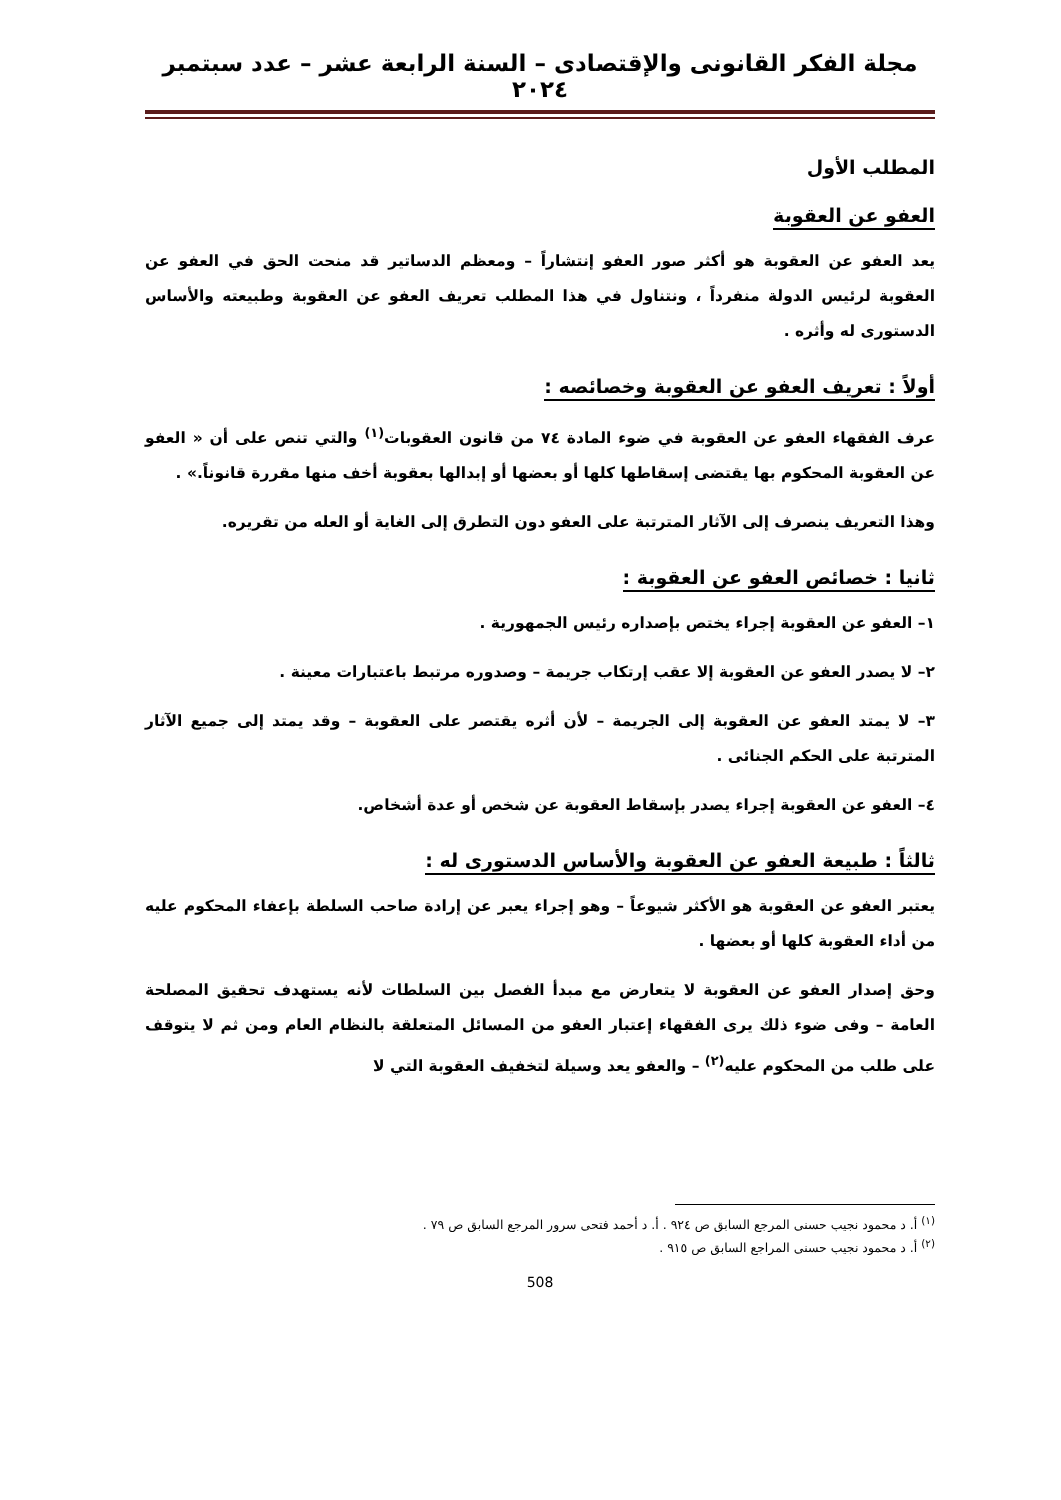مجلة الفكر القانونى والإقتصادى – السنة الرابعة عشر – عدد سبتمبر ٢٠٢٤
المطلب الأول
العفو عن العقوبة
يعد العفو عن العقوبة هو أكثر صور العفو إنتشاراً – ومعظم الدساتير قد منحت الحق في العفو عن العقوبة لرئيس الدولة منفرداً ، ونتناول في هذا المطلب تعريف العفو عن العقوبة وطبيعته والأساس الدستورى له وأثره .
أولاً : تعريف العفو عن العقوبة وخصائصه :
عرف الفقهاء العفو عن العقوبة في ضوء المادة ٧٤ من قانون العقوبات<sup>(١)</sup> والتي تنص على أن « العفو عن العقوبة المحكوم بها يقتضى إسقاطها كلها أو بعضها أو إبدالها بعقوبة أخف منها مقررة قانوناً.» .
وهذا التعريف ينصرف إلى الآثار المترتبة على العفو دون التطرق إلى الغاية أو العله من تقريره.
ثانيا : خصائص العفو عن العقوبة :
١– العفو عن العقوبة إجراء يختص بإصداره رئيس الجمهورية .
٢– لا يصدر العفو عن العقوبة إلا عقب إرتكاب جريمة – وصدوره مرتبط باعتبارات معينة .
٣– لا يمتد العفو عن العقوبة إلى الجريمة – لأن أثره يقتصر على العقوبة – وقد يمتد إلى جميع الآثار المترتبة على الحكم الجنائى .
٤– العفو عن العقوبة إجراء يصدر بإسقاط العقوبة عن شخص أو عدة أشخاص.
ثالثاً : طبيعة العفو عن العقوبة والأساس الدستورى له :
يعتبر العفو عن العقوبة هو الأكثر شيوعاً – وهو إجراء يعبر عن إرادة صاحب السلطة بإعفاء المحكوم عليه من أداء العقوبة كلها أو بعضها .
وحق إصدار العفو عن العقوبة لا يتعارض مع مبدأ الفصل بين السلطات لأنه يستهدف تحقيق المصلحة العامة – وفى ضوء ذلك يرى الفقهاء إعتبار العفو من المسائل المتعلقة بالنظام العام ومن ثم لا يتوقف على طلب من المحكوم عليه<sup>(٢)</sup> – والعفو يعد وسيلة لتخفيف العقوبة التي لا
<sup>(١)</sup> أ. د محمود نجيب حسنى المرجع السابق ص ٩٢٤ . أ. د أحمد فتحى سرور المرجع السابق ص ٧٩ .
<sup>(٢)</sup> أ. د محمود نجيب حسنى المراجع السابق ص ٩١٥ .
508